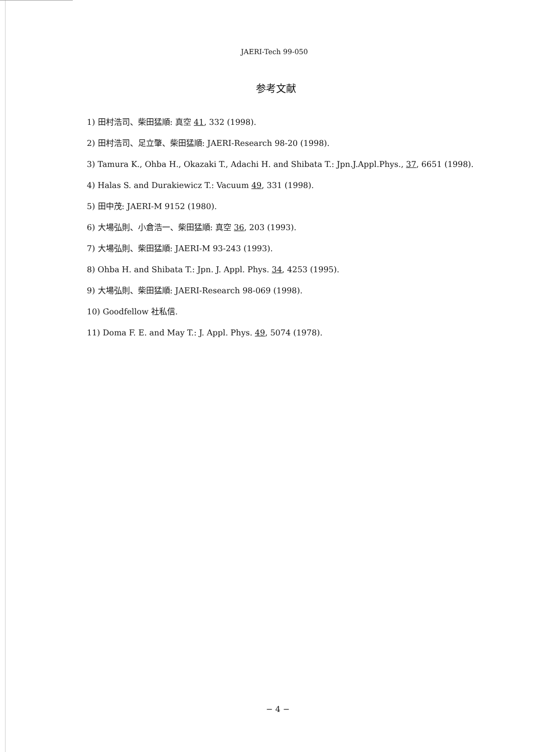JAERI-Tech 99-050
参考文献
1) 田村浩司、柴田猛順: 真空 41, 332 (1998).
2) 田村浩司、足立肇、柴田猛順: JAERI-Research 98-20 (1998).
3) Tamura K., Ohba H., Okazaki T., Adachi H. and Shibata T.: Jpn.J.Appl.Phys., 37, 6651 (1998).
4) Halas S. and Durakiewicz T.: Vacuum 49, 331 (1998).
5) 田中茂: JAERI-M 9152 (1980).
6) 大場弘則、小倉浩一、柴田猛順: 真空 36, 203 (1993).
7) 大場弘則、柴田猛順: JAERI-M 93-243 (1993).
8) Ohba H. and Shibata T.: Jpn. J. Appl. Phys. 34, 4253 (1995).
9) 大場弘則、柴田猛順: JAERI-Research 98-069 (1998).
10) Goodfellow 社私信.
11) Doma F. E. and May T.: J. Appl. Phys. 49, 5074 (1978).
− 4 −